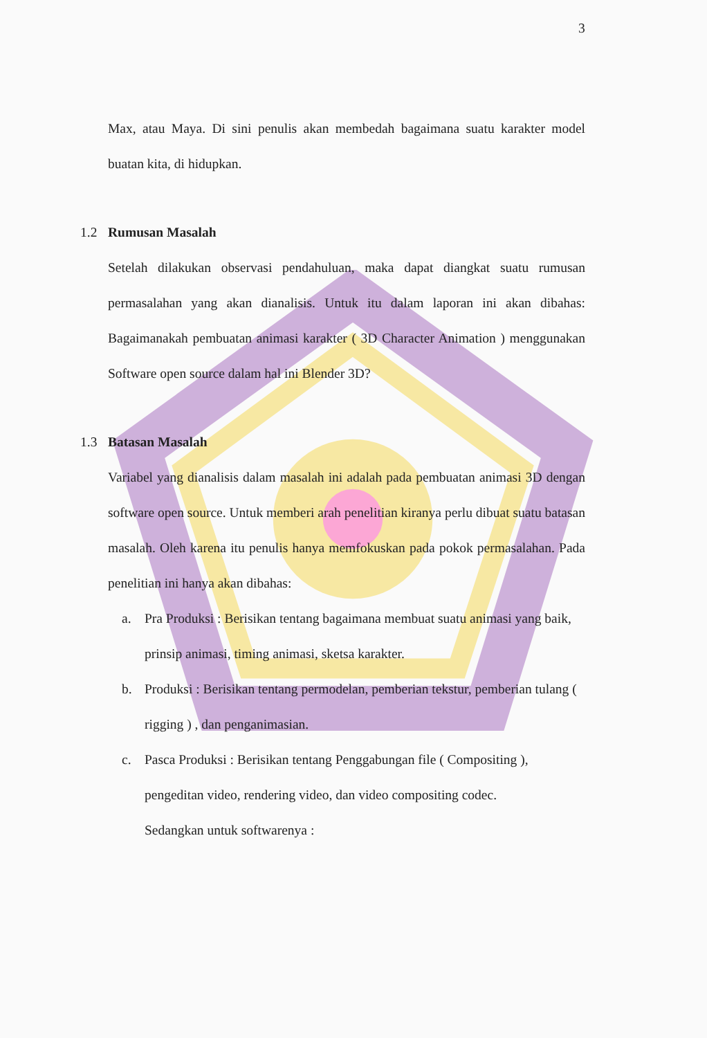3
Max, atau Maya. Di sini penulis akan membedah bagaimana suatu karakter model buatan kita, di hidupkan.
1.2 Rumusan Masalah
Setelah dilakukan observasi pendahuluan, maka dapat diangkat suatu rumusan permasalahan yang akan dianalisis. Untuk itu dalam laporan ini akan dibahas: Bagaimanakah pembuatan animasi karakter ( 3D Character Animation ) menggunakan Software open source dalam hal ini Blender 3D?
1.3 Batasan Masalah
Variabel yang dianalisis dalam masalah ini adalah pada pembuatan animasi 3D dengan software open source. Untuk memberi arah penelitian kiranya perlu dibuat suatu batasan masalah. Oleh karena itu penulis hanya memfokuskan pada pokok permasalahan. Pada penelitian ini hanya akan dibahas:
a. Pra Produksi : Berisikan tentang bagaimana membuat suatu animasi yang baik, prinsip animasi, timing animasi, sketsa karakter.
b. Produksi : Berisikan tentang permodelan, pemberian tekstur, pemberian tulang ( rigging ) , dan penganimasian.
c. Pasca Produksi : Berisikan tentang Penggabungan file ( Compositing ), pengeditan video, rendering video, dan video compositing codec.
Sedangkan untuk softwarenya :